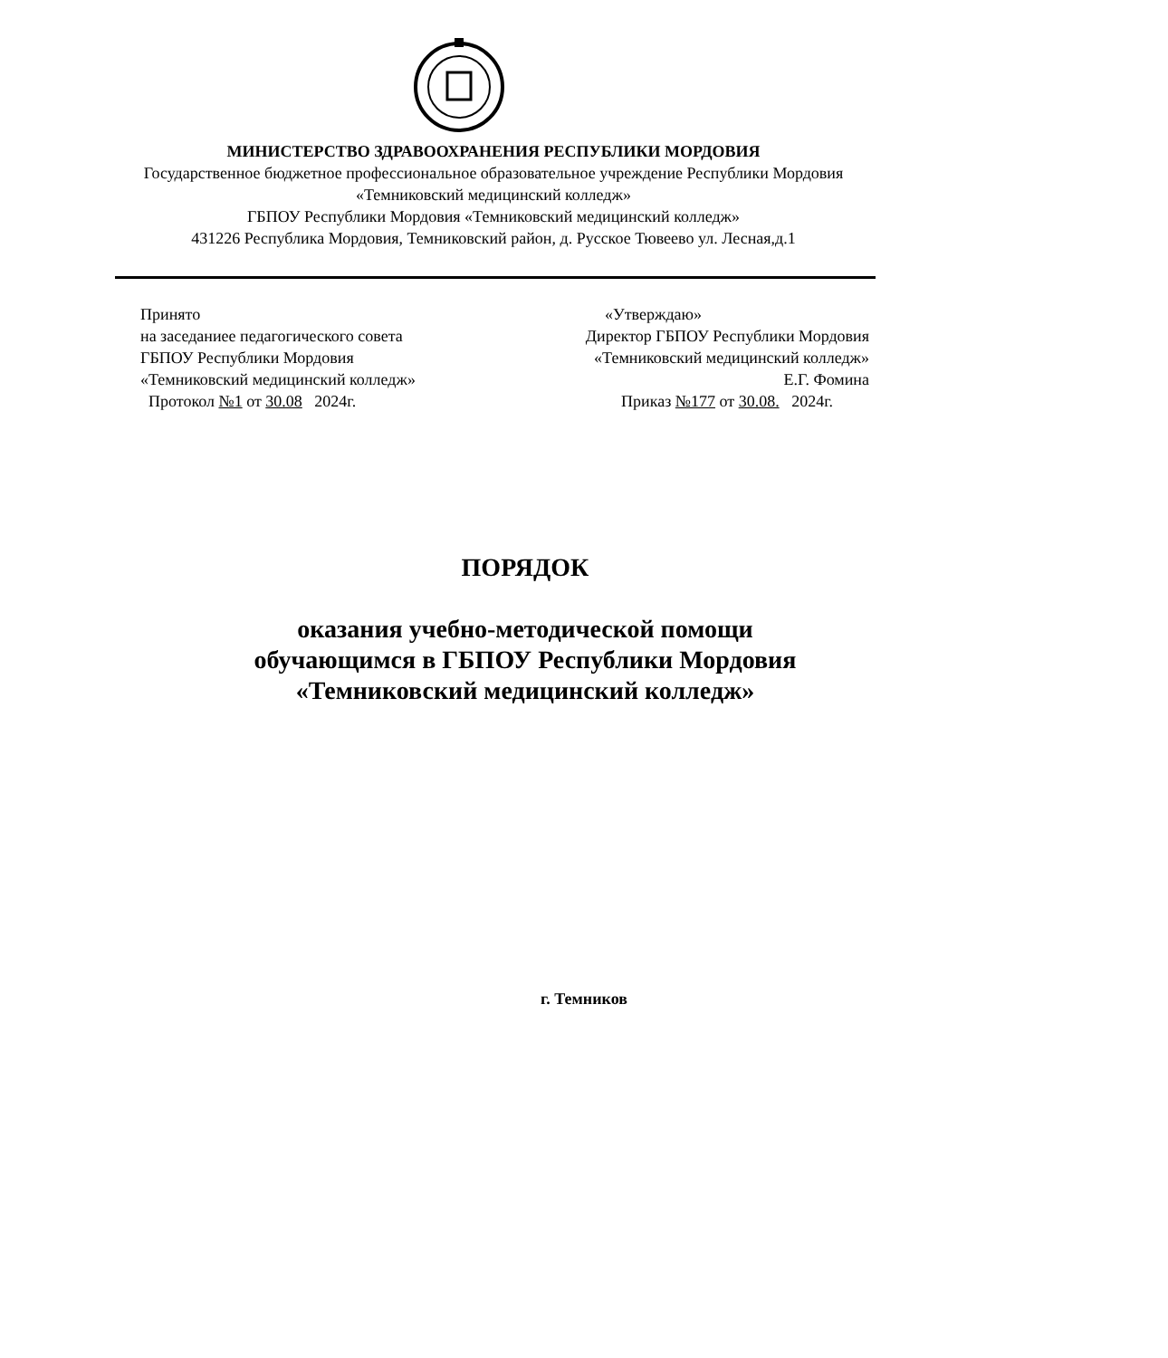МИНИСТЕРСТВО ЗДРАВООХРАНЕНИЯ РЕСПУБЛИКИ МОРДОВИЯ
Государственное бюджетное профессиональное образовательное учреждение Республики Мордовия «Темниковский медицинский колледж»
ГБПОУ Республики Мордовия «Темниковский медицинский колледж»
431226 Республика Мордовия, Темниковский район, д. Русское Тювеево ул. Лесная,д.1
Принято
на заседаниее педагогического совета
ГБПОУ Республики Мордовия
«Темниковский медицинский колледж»
Протокол №1 от 30.08 2024г.
«Утверждаю»
Директор ГБПОУ Республики Мордовия
«Темниковский медицинский колледж»
Е.Г. Фомина
Приказ №177 от 30.08. 2024г.
ПОРЯДОК
оказания учебно-методической помощи обучающимся в ГБПОУ Республики Мордовия «Темниковский медицинский колледж»
г. Темников